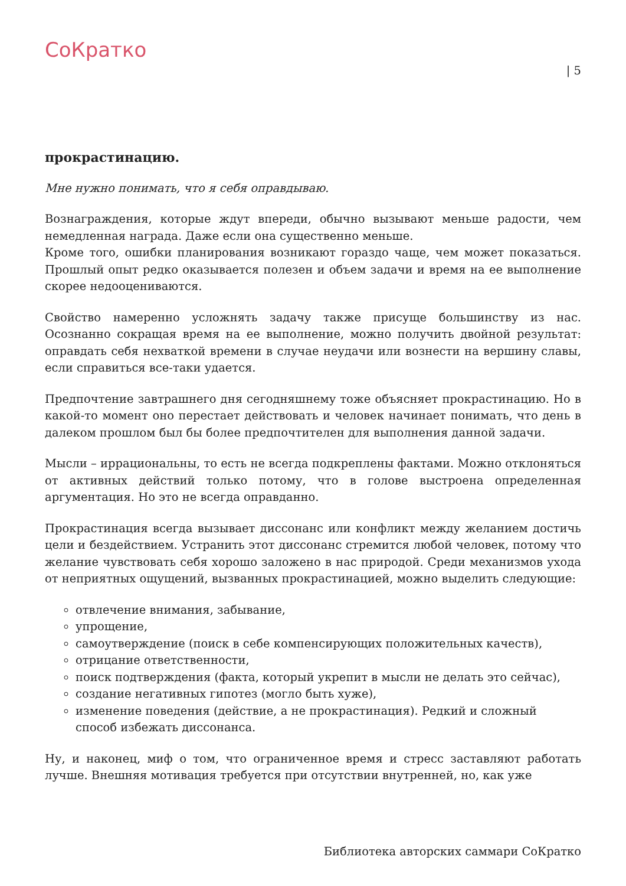СоКратко
| 5
прокрастинацию.
Мне нужно понимать, что я себя оправдываю.
Вознаграждения, которые ждут впереди, обычно вызывают меньше радости, чем немедленная награда. Даже если она существенно меньше.
Кроме того, ошибки планирования возникают гораздо чаще, чем может показаться. Прошлый опыт редко оказывается полезен и объем задачи и время на ее выполнение скорее недооцениваются.
Свойство намеренно усложнять задачу также присуще большинству из нас. Осознанно сокращая время на ее выполнение, можно получить двойной результат: оправдать себя нехваткой времени в случае неудачи или вознести на вершину славы, если справиться все-таки удается.
Предпочтение завтрашнего дня сегодняшнему тоже объясняет прокрастинацию. Но в какой-то момент оно перестает действовать и человек начинает понимать, что день в далеком прошлом был бы более предпочтителен для выполнения данной задачи.
Мысли – иррациональны, то есть не всегда подкреплены фактами. Можно отклоняться от активных действий только потому, что в голове выстроена определенная аргументация. Но это не всегда оправданно.
Прокрастинация всегда вызывает диссонанс или конфликт между желанием достичь цели и бездействием. Устранить этот диссонанс стремится любой человек, потому что желание чувствовать себя хорошо заложено в нас природой. Среди механизмов ухода от неприятных ощущений, вызванных прокрастинацией, можно выделить следующие:
отвлечение внимания, забывание,
упрощение,
самоутверждение (поиск в себе компенсирующих положительных качеств),
отрицание ответственности,
поиск подтверждения (факта, который укрепит в мысли не делать это сейчас),
создание негативных гипотез (могло быть хуже),
изменение поведения (действие, а не прокрастинация). Редкий и сложный способ избежать диссонанса.
Ну, и наконец, миф о том, что ограниченное время и стресс заставляют работать лучше. Внешняя мотивация требуется при отсутствии внутренней, но, как уже
Библиотека авторских саммари СоКратко